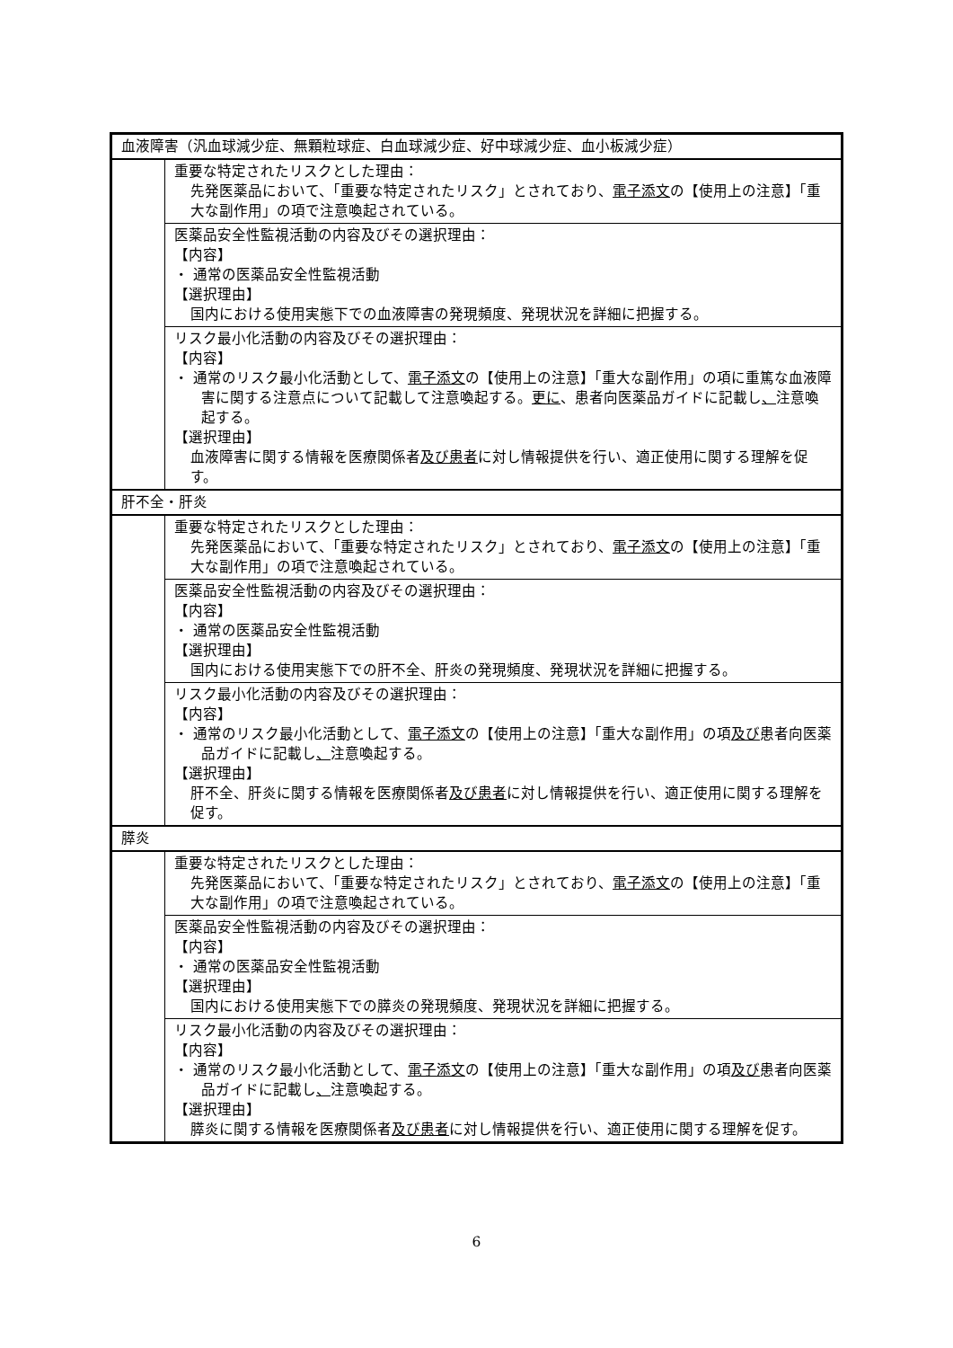| 血液障害（汎血球減少症、無顆粒球症、白血球減少症、好中球減少症、血小板減少症） | |
| | 重要な特定されたリスクとした理由： 先発医薬品において、「重要な特定されたリスク」とされており、 電子添文 の【使用上の注意】「重大な副作用」の項で注意喚起されている。 |
| | 医薬品安全性監視活動の内容及びその選択理由： 【内容】 ・ 通常の医薬品安全性監視活動 【選択理由】 国内における使用実態下での血液障害の発現頻度、発現状況を詳細に把握する。 |
| | リスク最小化活動の内容及びその選択理由： 【内容】 ・ 通常のリスク最小化活動として、 電子添文 の【使用上の注意】「重大な副作用」の項に重篤な血液障害に関する注意点について記載して注意喚起する。 更に 、患者向医薬品ガイドに記載し 、 注意喚起する。 【選択理由】 血液障害に関する情報を医療関係者 及び患者 に対し情報提供を行い、適正使用に関する理解を促す。 |
| 肝不全・肝炎 | |
| | 重要な特定されたリスクとした理由： 先発医薬品において、「重要な特定されたリスク」とされており、 電子添文 の【使用上の注意】「重大な副作用」の項で注意喚起されている。 |
| | 医薬品安全性監視活動の内容及びその選択理由： 【内容】 ・ 通常の医薬品安全性監視活動 【選択理由】 国内における使用実態下での肝不全、肝炎の発現頻度、発現状況を詳細に把握する。 |
| | リスク最小化活動の内容及びその選択理由： 【内容】 ・ 通常のリスク最小化活動として、 電子添文 の【使用上の注意】「重大な副作用」の項 及び 患者向医薬品ガイドに記載し 、 注意喚起する。 【選択理由】 肝不全、肝炎に関する情報を医療関係者 及び患者 に対し情報提供を行い、適正使用に関する理解を促す。 |
| 膵炎 | |
| | 重要な特定されたリスクとした理由： 先発医薬品において、「重要な特定されたリスク」とされており、 電子添文 の【使用上の注意】「重大な副作用」の項で注意喚起されている。 |
| | 医薬品安全性監視活動の内容及びその選択理由： 【内容】 ・ 通常の医薬品安全性監視活動 【選択理由】 国内における使用実態下での膵炎の発現頻度、発現状況を詳細に把握する。 |
| | リスク最小化活動の内容及びその選択理由： 【内容】 ・ 通常のリスク最小化活動として、 電子添文 の【使用上の注意】「重大な副作用」の項 及び 患者向医薬品ガイドに記載し 、 注意喚起する。 【選択理由】 膵炎に関する情報を医療関係者 及び患者 に対し情報提供を行い、適正使用に関する理解を促す。 |
6